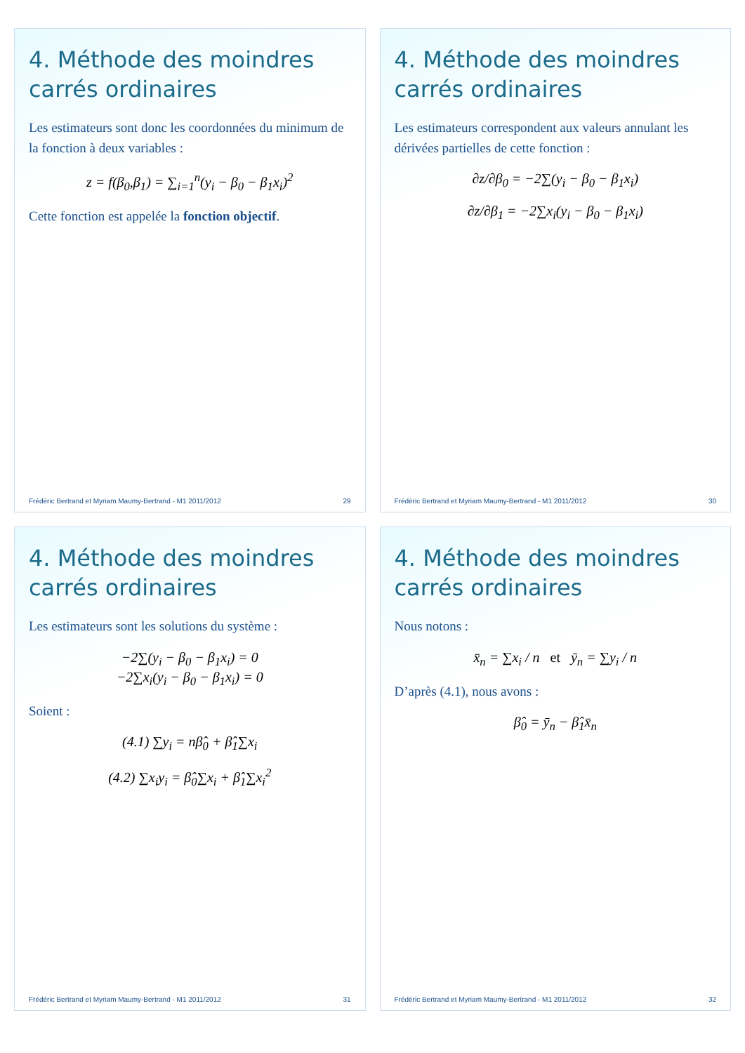4. Méthode des moindres carrés ordinaires
Les estimateurs sont donc les coordonnées du minimum de la fonction à deux variables :
z = f(β<sub>0</sub>,β<sub>1</sub>) = ∑<sub>i=1</sub><sup>n</sup>(y<sub>i</sub> − β<sub>0</sub> − β<sub>1</sub>x<sub>i</sub>)<sup>2</sup>
Cette fonction est appelée la fonction objectif.
Frédéric Bertrand et Myriam Maumy-Bertrand - M1 2011/2012 29
4. Méthode des moindres carrés ordinaires
Les estimateurs correspondent aux valeurs annulant les dérivées partielles de cette fonction :
∂z/∂β<sub>0</sub> = −2∑(y<sub>i</sub> − β<sub>0</sub> − β<sub>1</sub>x<sub>i</sub>)
∂z/∂β<sub>1</sub> = −2∑x<sub>i</sub>(y<sub>i</sub> − β<sub>0</sub> − β<sub>1</sub>x<sub>i</sub>)
Frédéric Bertrand et Myriam Maumy-Bertrand - M1 2011/2012 30
4. Méthode des moindres carrés ordinaires
Les estimateurs sont les solutions du système :
−2∑(y<sub>i</sub> − β<sub>0</sub> − β<sub>1</sub>x<sub>i</sub>) = 0
−2∑x<sub>i</sub>(y<sub>i</sub> − β<sub>0</sub> − β<sub>1</sub>x<sub>i</sub>) = 0
Soient :
(4.1) ∑y<sub>i</sub> = nβ̂<sub>0</sub> + β̂<sub>1</sub>∑x<sub>i</sub>
(4.2) ∑x<sub>i</sub>y<sub>i</sub> = β̂<sub>0</sub>∑x<sub>i</sub> + β̂<sub>1</sub>∑x<sub>i</sub><sup>2</sup>
Frédéric Bertrand et Myriam Maumy-Bertrand - M1 2011/2012 31
4. Méthode des moindres carrés ordinaires
Nous notons :
x̄<sub>n</sub> = ∑x<sub>i</sub> / n et ȳ<sub>n</sub> = ∑y<sub>i</sub> / n
D’après (4.1), nous avons :
β̂<sub>0</sub> = ȳ<sub>n</sub> − β̂<sub>1</sub>x̄<sub>n</sub>
Frédéric Bertrand et Myriam Maumy-Bertrand - M1 2011/2012 32